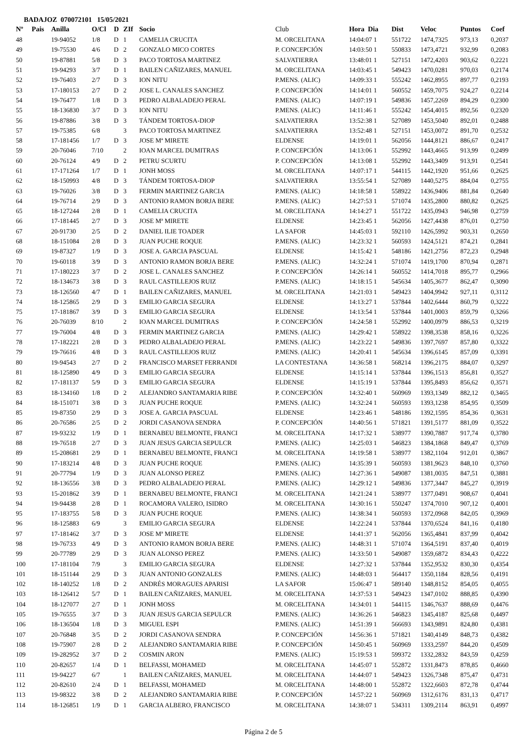BADAJOZ 070072101 15/05/2021
| Nº | Pais | Anilla | O/Cl | D | ZIf | Socio | Club | Hora Dia | Dist | Veloc | Puntos | Coef |
| --- | --- | --- | --- | --- | --- | --- | --- | --- | --- | --- | --- | --- |
| 48 | | 19-94052 | 1/8 | D | 1 | CAMELIA CRUCITA | M. ORCELITANA | 14:04:07 1 | 551722 | 1474,7325 | 973,13 | 0,2037 |
| 49 | | 19-75530 | 4/6 | D | 2 | GONZALO MICO CORTES | P. CONCEPCIÓN | 14:03:50 1 | 550833 | 1473,4721 | 932,99 | 0,2083 |
| 50 | | 19-87881 | 5/8 | D | 3 | PACO TORTOSA MARTINEZ | SALVATIERRA | 13:48:01 1 | 527151 | 1472,4203 | 903,62 | 0,2221 |
| 51 | | 19-94293 | 3/7 | D | 1 | BAILEN CAÑIZARES, MANUEL | M. ORCELITANA | 14:03:45 1 | 549423 | 1470,0281 | 970,03 | 0,2174 |
| 52 | | 19-76403 | 2/7 | D | 3 | ION NITU | P.MENS. (ALIC) | 14:09:33 1 | 555242 | 1462,8955 | 897,77 | 0,2193 |
| 53 | | 17-180153 | 2/7 | D | 2 | JOSE L. CANALES SANCHEZ | P. CONCEPCIÓN | 14:14:01 1 | 560552 | 1459,7075 | 924,27 | 0,2214 |
| 54 | | 19-76477 | 1/8 | D | 3 | PEDRO ALBALADEJO PERAL | P.MENS. (ALIC) | 14:07:19 1 | 549836 | 1457,2269 | 894,29 | 0,2300 |
| 55 | | 18-136830 | 3/7 | D | 3 | ION NITU | P.MENS. (ALIC) | 14:11:46 1 | 555242 | 1454,4015 | 892,56 | 0,2320 |
| 56 | | 19-87886 | 3/8 | D | 3 | TÁNDEM TORTOSA-DIOP | SALVATIERRA | 13:52:38 1 | 527089 | 1453,5040 | 892,01 | 0,2488 |
| 57 | | 19-75385 | 6/8 | | 3 | PACO TORTOSA MARTINEZ | SALVATIERRA | 13:52:48 1 | 527151 | 1453,0072 | 891,70 | 0,2532 |
| 58 | | 17-181456 | 1/7 | D | 3 | JOSE Mª MIRETE | ELDENSE | 14:19:01 1 | 562056 | 1444,8121 | 886,67 | 0,2417 |
| 59 | | 20-76046 | 7/10 | | 2 | IOAN MARCEL DUMITRAS | P. CONCEPCIÓN | 14:13:06 1 | 552992 | 1443,4665 | 913,99 | 0,2499 |
| 60 | | 20-76124 | 4/9 | D | 2 | PETRU SCURTU | P. CONCEPCIÓN | 14:13:08 1 | 552992 | 1443,3409 | 913,91 | 0,2541 |
| 61 | | 17-171264 | 1/7 | D | 1 | JONH MOSS | M. ORCELITANA | 14:07:17 1 | 544115 | 1442,1920 | 951,66 | 0,2625 |
| 62 | | 18-150993 | 4/8 | D | 3 | TÁNDEM TORTOSA-DIOP | SALVATIERRA | 13:55:54 1 | 527089 | 1440,5275 | 884,04 | 0,2755 |
| 63 | | 19-76026 | 3/8 | D | 3 | FERMIN MARTINEZ GARCIA | P.MENS. (ALIC) | 14:18:58 1 | 558922 | 1436,9406 | 881,84 | 0,2640 |
| 64 | | 19-76714 | 2/9 | D | 3 | ANTONIO RAMON BORJA BERE | P.MENS. (ALIC) | 14:27:53 1 | 571074 | 1435,2800 | 880,82 | 0,2625 |
| 65 | | 18-127244 | 2/8 | D | 1 | CAMELIA CRUCITA | M. ORCELITANA | 14:14:27 1 | 551722 | 1435,0943 | 946,98 | 0,2759 |
| 66 | | 17-181445 | 2/7 | D | 3 | JOSE Mª MIRETE | ELDENSE | 14:23:45 1 | 562056 | 1427,4438 | 876,01 | 0,2750 |
| 67 | | 20-91730 | 2/5 | D | 2 | DANIEL ILIE TOADER | LA SAFOR | 14:45:03 1 | 592110 | 1426,5992 | 903,31 | 0,2650 |
| 68 | | 18-151084 | 2/8 | D | 3 | JUAN PUCHE ROQUE | P.MENS. (ALIC) | 14:23:32 1 | 560593 | 1424,5121 | 874,21 | 0,2841 |
| 69 | | 19-87327 | 1/9 | D | 3 | JOSE A. GARCIA PASCUAL | ELDENSE | 14:15:42 1 | 548186 | 1421,2756 | 872,23 | 0,2948 |
| 70 | | 19-60118 | 3/9 | D | 3 | ANTONIO RAMON BORJA BERE | P.MENS. (ALIC) | 14:32:24 1 | 571074 | 1419,1700 | 870,94 | 0,2871 |
| 71 | | 17-180223 | 3/7 | D | 2 | JOSE L. CANALES SANCHEZ | P. CONCEPCIÓN | 14:26:14 1 | 560552 | 1414,7018 | 895,77 | 0,2966 |
| 72 | | 18-134673 | 3/8 | D | 3 | RAUL CASTILLEJOS RUIZ | P.MENS. (ALIC) | 14:18:15 1 | 545634 | 1405,3677 | 862,47 | 0,3090 |
| 73 | | 18-126560 | 4/7 | D | 1 | BAILEN CAÑIZARES, MANUEL | M. ORCELITANA | 14:21:03 1 | 549423 | 1404,9942 | 927,11 | 0,3112 |
| 74 | | 18-125865 | 2/9 | D | 3 | EMILIO GARCIA SEGURA | ELDENSE | 14:13:27 1 | 537844 | 1402,6444 | 860,79 | 0,3222 |
| 75 | | 17-181867 | 3/9 | D | 3 | EMILIO GARCIA SEGURA | ELDENSE | 14:13:54 1 | 537844 | 1401,0003 | 859,79 | 0,3266 |
| 76 | | 20-76039 | 8/10 | | 2 | IOAN MARCEL DUMITRAS | P. CONCEPCIÓN | 14:24:58 1 | 552992 | 1400,0979 | 886,53 | 0,3219 |
| 77 | | 19-76004 | 4/8 | D | 3 | FERMIN MARTINEZ GARCIA | P.MENS. (ALIC) | 14:29:42 1 | 558922 | 1398,3538 | 858,16 | 0,3226 |
| 78 | | 17-182221 | 2/8 | D | 3 | PEDRO ALBALADEJO PERAL | P.MENS. (ALIC) | 14:23:22 1 | 549836 | 1397,7697 | 857,80 | 0,3322 |
| 79 | | 19-76616 | 4/8 | D | 3 | RAUL CASTILLEJOS RUIZ | P.MENS. (ALIC) | 14:20:41 1 | 545634 | 1396,6145 | 857,09 | 0,3391 |
| 80 | | 19-94543 | 2/7 | D | 2 | FRANCISCO MARSET FERRANDI | LA CONTESTANA | 14:36:58 1 | 568214 | 1396,2175 | 884,07 | 0,3297 |
| 81 | | 18-125890 | 4/9 | D | 3 | EMILIO GARCIA SEGURA | ELDENSE | 14:15:14 1 | 537844 | 1396,1513 | 856,81 | 0,3527 |
| 82 | | 17-181137 | 5/9 | D | 3 | EMILIO GARCIA SEGURA | ELDENSE | 14:15:19 1 | 537844 | 1395,8493 | 856,62 | 0,3571 |
| 83 | | 18-134160 | 1/8 | D | 2 | ALEJANDRO SANTAMARIA RIBE | P. CONCEPCIÓN | 14:32:40 1 | 560969 | 1393,1349 | 882,12 | 0,3465 |
| 84 | | 18-151071 | 3/8 | D | 3 | JUAN PUCHE ROQUE | P.MENS. (ALIC) | 14:32:24 1 | 560593 | 1393,1238 | 854,95 | 0,3509 |
| 85 | | 19-87350 | 2/9 | D | 3 | JOSE A. GARCIA PASCUAL | ELDENSE | 14:23:46 1 | 548186 | 1392,1595 | 854,36 | 0,3631 |
| 86 | | 20-76586 | 2/5 | D | 2 | JORDI CASANOVA SENDRA | P. CONCEPCIÓN | 14:40:56 1 | 571821 | 1391,5177 | 881,09 | 0,3522 |
| 87 | | 19-93232 | 1/9 | D | 1 | BERNABEU BELMONTE, FRANCI | M. ORCELITANA | 14:17:32 1 | 538977 | 1390,7887 | 917,74 | 0,3780 |
| 88 | | 19-76518 | 2/7 | D | 3 | JUAN JESUS GARCIA SEPULCR | P.MENS. (ALIC) | 14:25:03 1 | 546823 | 1384,1868 | 849,47 | 0,3769 |
| 89 | | 15-208681 | 2/9 | D | 1 | BERNABEU BELMONTE, FRANCI | M. ORCELITANA | 14:19:58 1 | 538977 | 1382,1104 | 912,01 | 0,3867 |
| 90 | | 17-183214 | 4/8 | D | 3 | JUAN PUCHE ROQUE | P.MENS. (ALIC) | 14:35:39 1 | 560593 | 1381,9623 | 848,10 | 0,3760 |
| 91 | | 20-77794 | 1/9 | D | 3 | JUAN ALONSO PEREZ | P.MENS. (ALIC) | 14:27:36 1 | 549087 | 1381,0035 | 847,51 | 0,3881 |
| 92 | | 18-136556 | 3/8 | D | 3 | PEDRO ALBALADEJO PERAL | P.MENS. (ALIC) | 14:29:12 1 | 549836 | 1377,3447 | 845,27 | 0,3919 |
| 93 | | 15-201862 | 3/9 | D | 1 | BERNABEU BELMONTE, FRANCI | M. ORCELITANA | 14:21:24 1 | 538977 | 1377,0491 | 908,67 | 0,4041 |
| 94 | | 19-94438 | 2/8 | D | 1 | ROCAMORA VALERO, ISIDRO | M. ORCELITANA | 14:30:16 1 | 550247 | 1374,7010 | 907,12 | 0,4001 |
| 95 | | 17-183755 | 5/8 | D | 3 | JUAN PUCHE ROQUE | P.MENS. (ALIC) | 14:38:34 1 | 560593 | 1372,0968 | 842,05 | 0,3969 |
| 96 | | 18-125883 | 6/9 | | 3 | EMILIO GARCIA SEGURA | ELDENSE | 14:22:24 1 | 537844 | 1370,6524 | 841,16 | 0,4180 |
| 97 | | 17-181462 | 3/7 | D | 3 | JOSE Mª MIRETE | ELDENSE | 14:41:37 1 | 562056 | 1365,4841 | 837,99 | 0,4042 |
| 98 | | 19-76733 | 4/9 | D | 3 | ANTONIO RAMON BORJA BERE | P.MENS. (ALIC) | 14:48:31 1 | 571074 | 1364,5191 | 837,40 | 0,4019 |
| 99 | | 20-77789 | 2/9 | D | 3 | JUAN ALONSO PEREZ | P.MENS. (ALIC) | 14:33:50 1 | 549087 | 1359,6872 | 834,43 | 0,4222 |
| 100 | | 17-181104 | 7/9 | | 3 | EMILIO GARCIA SEGURA | ELDENSE | 14:27:32 1 | 537844 | 1352,9532 | 830,30 | 0,4354 |
| 101 | | 18-151144 | 2/9 | D | 3 | JUAN ANTONIO GONZALES | P.MENS. (ALIC) | 14:48:03 1 | 564417 | 1350,1184 | 828,56 | 0,4191 |
| 102 | | 18-140252 | 1/8 | D | 2 | ANDRÉS MORAGUES APARISI | LA SAFOR | 15:06:47 1 | 589140 | 1348,8152 | 854,05 | 0,4055 |
| 103 | | 18-126412 | 5/7 | D | 1 | BAILEN CAÑIZARES, MANUEL | M. ORCELITANA | 14:37:53 1 | 549423 | 1347,0102 | 888,85 | 0,4390 |
| 104 | | 18-127077 | 2/7 | D | 1 | JONH MOSS | M. ORCELITANA | 14:34:01 1 | 544115 | 1346,7637 | 888,69 | 0,4476 |
| 105 | | 19-76555 | 3/7 | D | 3 | JUAN JESUS GARCIA SEPULCR | P.MENS. (ALIC) | 14:36:26 1 | 546823 | 1345,4187 | 825,68 | 0,4497 |
| 106 | | 18-136504 | 1/8 | D | 3 | MIGUEL ESPI | P.MENS. (ALIC) | 14:51:39 1 | 566693 | 1343,9891 | 824,80 | 0,4381 |
| 107 | | 20-76848 | 3/5 | D | 2 | JORDI CASANOVA SENDRA | P. CONCEPCIÓN | 14:56:36 1 | 571821 | 1340,4149 | 848,73 | 0,4382 |
| 108 | | 19-75907 | 2/8 | D | 2 | ALEJANDRO SANTAMARIA RIBE | P. CONCEPCIÓN | 14:50:45 1 | 560969 | 1333,2597 | 844,20 | 0,4509 |
| 109 | | 19-282952 | 3/7 | D | 2 | COSMIN ARON | P.MENS. (ALIC) | 15:19:53 1 | 599372 | 1332,2832 | 843,59 | 0,4259 |
| 110 | | 20-82657 | 1/4 | D | 1 | BELFASSI, MOHAMED | M. ORCELITANA | 14:45:07 1 | 552872 | 1331,8473 | 878,85 | 0,4660 |
| 111 | | 19-94227 | 6/7 | | 1 | BAILEN CAÑIZARES, MANUEL | M. ORCELITANA | 14:44:07 1 | 549423 | 1326,7348 | 875,47 | 0,4731 |
| 112 | | 20-82610 | 2/4 | D | 1 | BELFASSI, MOHAMED | M. ORCELITANA | 14:48:00 1 | 552872 | 1322,6603 | 872,78 | 0,4744 |
| 113 | | 19-98322 | 3/8 | D | 2 | ALEJANDRO SANTAMARIA RIBE | P. CONCEPCIÓN | 14:57:22 1 | 560969 | 1312,6176 | 831,13 | 0,4717 |
| 114 | | 18-126851 | 1/9 | D | 1 | GARCIA ALBERO, FRANCISCO | M. ORCELITANA | 14:38:07 1 | 534311 | 1309,2114 | 863,91 | 0,4997 |
Página 2 de 5